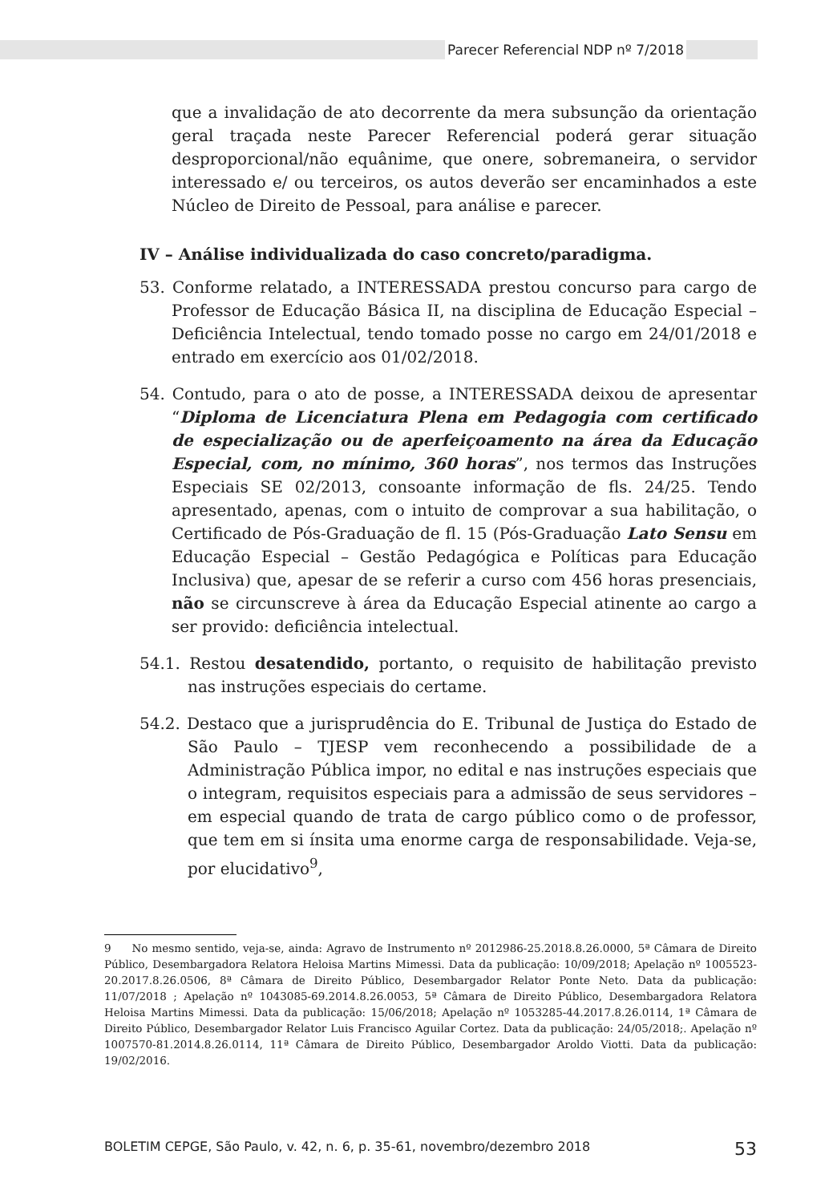Parecer Referencial NDP nº 7/2018
que a invalidação de ato decorrente da mera subsunção da orientação geral traçada neste Parecer Referencial poderá gerar situação desproporcional/não equânime, que onere, sobremaneira, o servidor interessado e/ ou terceiros, os autos deverão ser encaminhados a este Núcleo de Direito de Pessoal, para análise e parecer.
IV – Análise individualizada do caso concreto/paradigma.
53. Conforme relatado, a INTERESSADA prestou concurso para cargo de Professor de Educação Básica II, na disciplina de Educação Especial – Deficiência Intelectual, tendo tomado posse no cargo em 24/01/2018 e entrado em exercício aos 01/02/2018.
54. Contudo, para o ato de posse, a INTERESSADA deixou de apresentar “Diploma de Licenciatura Plena em Pedagogia com certificado de especialização ou de aperfeiçoamento na área da Educação Especial, com, no mínimo, 360 horas”, nos termos das Instruções Especiais SE 02/2013, consoante informação de fls. 24/25. Tendo apresentado, apenas, com o intuito de comprovar a sua habilitação, o Certificado de Pós-Graduação de fl. 15 (Pós-Graduação Lato Sensu em Educação Especial – Gestão Pedagógica e Políticas para Educação Inclusiva) que, apesar de se referir a curso com 456 horas presenciais, não se circunscreve à área da Educação Especial atinente ao cargo a ser provido: deficiência intelectual.
54.1. Restou desatendido, portanto, o requisito de habilitação previsto nas instruções especiais do certame.
54.2. Destaco que a jurisprudência do E. Tribunal de Justiça do Estado de São Paulo – TJESP vem reconhecendo a possibilidade de a Administração Pública impor, no edital e nas instruções especiais que o integram, requisitos especiais para a admissão de seus servidores – em especial quando de trata de cargo público como o de professor, que tem em si ínsita uma enorme carga de responsabilidade. Veja-se, por elucidativo<sup>9</sup>,
9 No mesmo sentido, veja-se, ainda: Agravo de Instrumento nº 2012986-25.2018.8.26.0000, 5ª Câmara de Direito Público, Desembargadora Relatora Heloisa Martins Mimessi. Data da publicação: 10/09/2018; Apelação nº 1005523-20.2017.8.26.0506, 8ª Câmara de Direito Público, Desembargador Relator Ponte Neto. Data da publicação: 11/07/2018 ; Apelação nº 1043085-69.2014.8.26.0053, 5ª Câmara de Direito Público, Desembargadora Relatora Heloisa Martins Mimessi. Data da publicação: 15/06/2018; Apelação nº 1053285-44.2017.8.26.0114, 1ª Câmara de Direito Público, Desembargador Relator Luis Francisco Aguilar Cortez. Data da publicação: 24/05/2018;. Apelação nº 1007570-81.2014.8.26.0114, 11ª Câmara de Direito Público, Desembargador Aroldo Viotti. Data da publicação: 19/02/2016.
BOLETIM CEPGE, São Paulo, v. 42, n. 6, p. 35-61, novembro/dezembro 2018 53